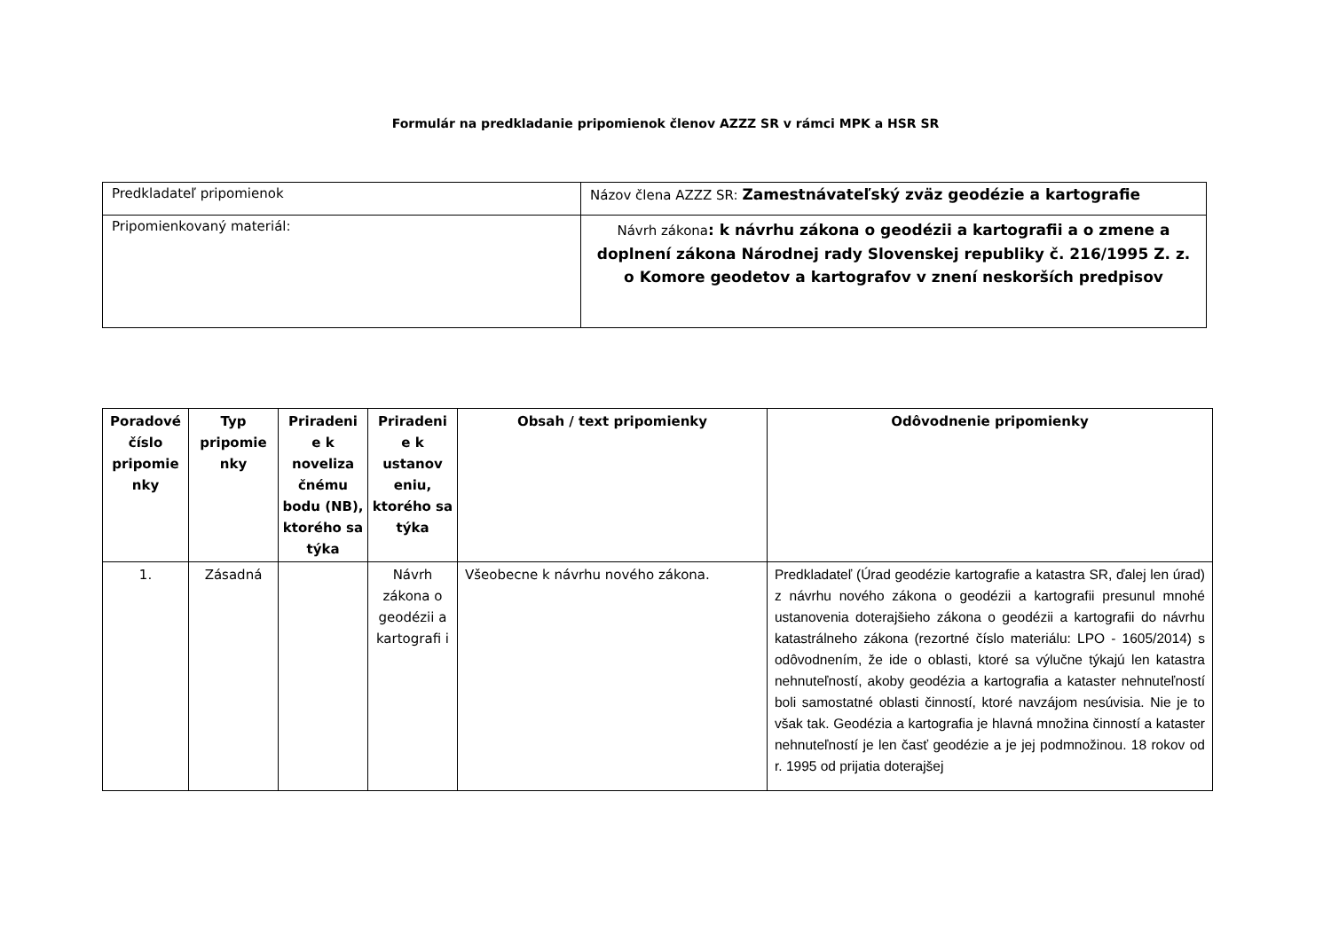Formulár na predkladanie pripomienok členov AZZZ SR v rámci MPK a HSR SR
| Predkladateľ pripomienok | Názov člena AZZZ SR: Zamestnávateľský zväz geodézie a kartografie |
| Pripomienkovaný materiál: | Návrh zákona : k návrhu zákona o geodézii a kartografii a o zmene a doplnení zákona Národnej rady Slovenskej republiky č. 216/1995 Z. z. o Komore geodetov a kartografov v znení neskorších predpisov |
| Poradové číslo pripomie nky | Typ pripomie nky | Priradeni e k noveliza čnému bodu (NB), ktorého sa týka | Priradeni e k ustanov eniu, ktorého sa týka | Obsah / text pripomienky | Odôvodnenie pripomienky |
| --- | --- | --- | --- | --- | --- |
| 1. | Zásadná | | Návrh zákona o geodézii a kartografi i | Všeobecne k návrhu nového zákona. | Predkladateľ (Úrad geodézie kartografie a katastra SR, ďalej len úrad) z návrhu nového zákona o geodézii a kartografii presunul mnohé ustanovenia doterajšieho zákona o geodézii a kartografii do návrhu katastrálneho zákona (rezortné číslo materiálu: LPO - 1605/2014) s odôvodnením, že ide o oblasti, ktoré sa výlučne týkajú len katastra nehnuteľností, akoby geodézia a kartografia a kataster nehnuteľností boli samostatné oblasti činností, ktoré navzájom nesúvisia. Nie je to však tak. Geodézia a kartografia je hlavná množina činností a kataster nehnuteľností je len časť geodézie a je jej podmnožinou. 18 rokov od r. 1995 od prijatia doterajšej |